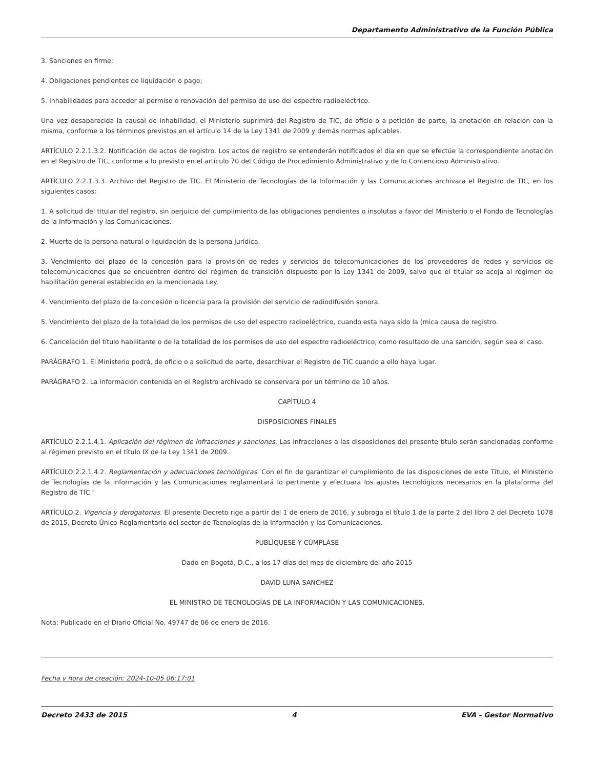Departamento Administrativo de la Función Pública
3. Sanciones en firme;
4. Obligaciones pendientes de liquidación o pago;
5. Inhabilidades para acceder al permiso o renovación del permiso de uso del espectro radioeléctrico.
Una vez desaparecida la causal de inhabilidad, el Ministerio suprimirá del Registro de TIC, de oficio o a petición de parte, la anotación en relación con la misma, conforme a los términos previstos en el artículo 14 de la Ley 1341 de 2009 y demás normas aplicables.
ARTÍCULO 2.2.1.3.2. Notificación de actos de registro. Los actos de registro se entenderán notificados el día en que se efectúe la correspondiente anotación en el Registro de TIC, conforme a lo previsto en el artículo 70 del Código de Procedimiento Administrativo y de lo Contencioso Administrativo.
ARTÍCULO 2.2.1.3.3. Archivo del Registro de TIC. El Ministerio de Tecnologías de la Información y las Comunicaciones archivara el Registro de TIC, en los siguientes casos:
1. A solicitud del titular del registro, sin perjuicio del cumplimiento de las obligaciones pendientes o insolutas a favor del Ministerio o el Fondo de Tecnologías de la Información y las Comunicaciones.
2. Muerte de la persona natural o liquidación de la persona jurídica.
3. Vencimiento del plazo de la concesión para la provisión de redes y servicios de telecomunicaciones de los proveedores de redes y servicios de telecomunicaciones que se encuentren dentro del régimen de transición dispuesto por la Ley 1341 de 2009, salvo que el titular se acoja al régimen de habilitación general establecido en la mencionada Ley.
4. Vencimiento del plazo de la concesión o licencia para la provisión del servicio de radiodifusión sonora.
5. Vencimiento del plazo de la totalidad de los permisos de uso del espectro radioeléctrico, cuando esta haya sido la (mica causa de registro.
6. Cancelación del título habilitante o de la totalidad de los permisos de uso del espectro radioeléctrico, como resultado de una sanción, según sea el caso.
PARÁGRAFO 1. El Ministerio podrá, de oficio o a solicitud de parte, desarchivar el Registro de TIC cuando a ello haya lugar.
PARÁGRAFO 2. La información contenida en el Registro archivado se conservara por un término de 10 años.
CAPÍTULO 4
DISPOSICIONES FINALES
ARTÍCULO 2.2.1.4.1. Aplicación del régimen de infracciones y sanciones. Las infracciones a las disposiciones del presente título serán sancionadas conforme al régimen previsto en el título IX de la Ley 1341 de 2009.
ARTÍCULO 2.2.1.4.2. Reglamentación y adecuaciones tecnológicas. Con el fin de garantizar el cumplimiento de las disposiciones de este Título, el Ministerio de Tecnologías de la información y las Comunicaciones reglamentará lo pertinente y efectuara los ajustes tecnológicos necesarios en la plataforma del Registro de TIC."
ARTÍCULO 2. Vigencia y derogatorias. El presente Decreto rige a partir del 1 de enero de 2016, y subroga el título 1 de la parte 2 del libro 2 del Decreto 1078 de 2015, Decreto Único Reglamentario del sector de Tecnologías de la Información y las Comunicaciones.
PUBLÍQUESE Y CÚMPLASE
Dado en Bogotá, D.C., a los 17 días del mes de diciembre del año 2015
DAVID LUNA SANCHEZ
EL MINISTRO DE TECNOLOGÍAS DE LA INFORMACIÓN Y LAS COMUNICACIONES,
Nota: Publicado en el Diario Oficial No. 49747 de 06 de enero de 2016.
Fecha y hora de creación: 2024-10-05 06:17:01
Decreto 2433 de 2015 4 EVA - Gestor Normativo